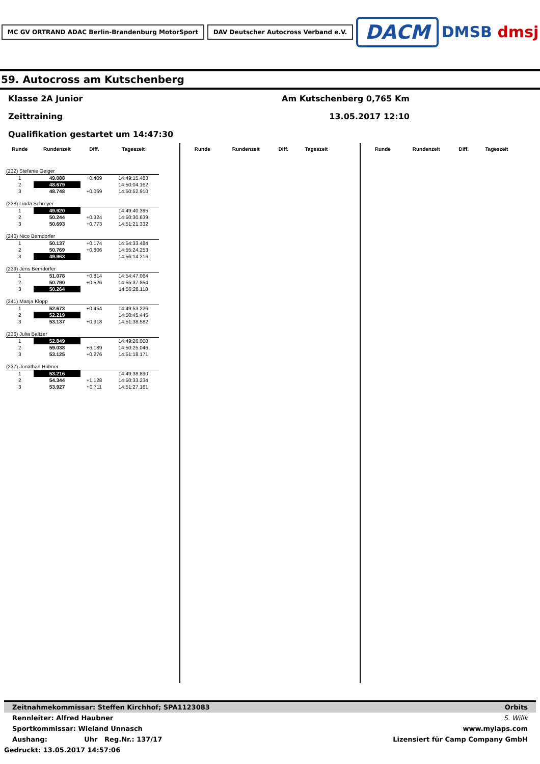MC GV ORTRAND ADAC Berlin-Brandenburg MotorSport DAV Deutscher Autocross Verband e.V. DACM DMSB dmsj
59. Autocross am Kutschenberg
Klasse 2A Junior Am Kutschenberg 0,765 Km
Zeittraining 13.05.2017 12:10
Qualifikation gestartet um 14:47:30
| Runde | Rundenzeit | Diff. | Tageszeit |
| --- | --- | --- | --- |
| (232) Stefanie Geiger | | | |
| 1 | 49.088 | +0.409 | 14:49:15.483 |
| 2 | 48.679 | | 14:50:04.162 |
| 3 | 48.748 | +0.069 | 14:50:52.910 |
| (238) Linda Schreyer | | | |
| 1 | 49.920 | | 14:49:40.395 |
| 2 | 50.244 | +0.324 | 14:50:30.639 |
| 3 | 50.693 | +0.773 | 14:51:21.332 |
| (240) Nico Berndorfer | | | |
| 1 | 50.137 | +0.174 | 14:54:33.484 |
| 2 | 50.769 | +0.806 | 14:55:24.253 |
| 3 | 49.963 | | 14:56:14.216 |
| (239) Jens Berndorfer | | | |
| 1 | 51.078 | +0.814 | 14:54:47.064 |
| 2 | 50.790 | +0.526 | 14:55:37.854 |
| 3 | 50.264 | | 14:56:28.118 |
| (241) Manja Klopp | | | |
| 1 | 52.673 | +0.454 | 14:49:53.226 |
| 2 | 52.219 | | 14:50:45.445 |
| 3 | 53.137 | +0.918 | 14:51:38.582 |
| (236) Julia Baltzer | | | |
| 1 | 52.849 | | 14:49:26.008 |
| 2 | 59.038 | +6.189 | 14:50:25.046 |
| 3 | 53.125 | +0.276 | 14:51:18.171 |
| (237) Jonathan Hübner | | | |
| 1 | 53.216 | | 14:49:38.890 |
| 2 | 54.344 | +1.128 | 14:50:33.234 |
| 3 | 53.927 | +0.711 | 14:51:27.161 |
| Runde | Rundenzeit | Diff. | Tageszeit |
| --- | --- | --- | --- |
| Runde | Rundenzeit | Diff. | Tageszeit |
| --- | --- | --- | --- |
Zeitnahmekommissar: Steffen Kirchhof; SPA1123083 Orbits
Rennleiter: Alfred Haubner S. Willk
Sportkommissar: Wieland Unnasch www.mylaps.com
Aushang: Uhr Reg.Nr.: 137/17 Lizensiert für Camp Company GmbH
Gedruckt: 13.05.2017 14:57:06